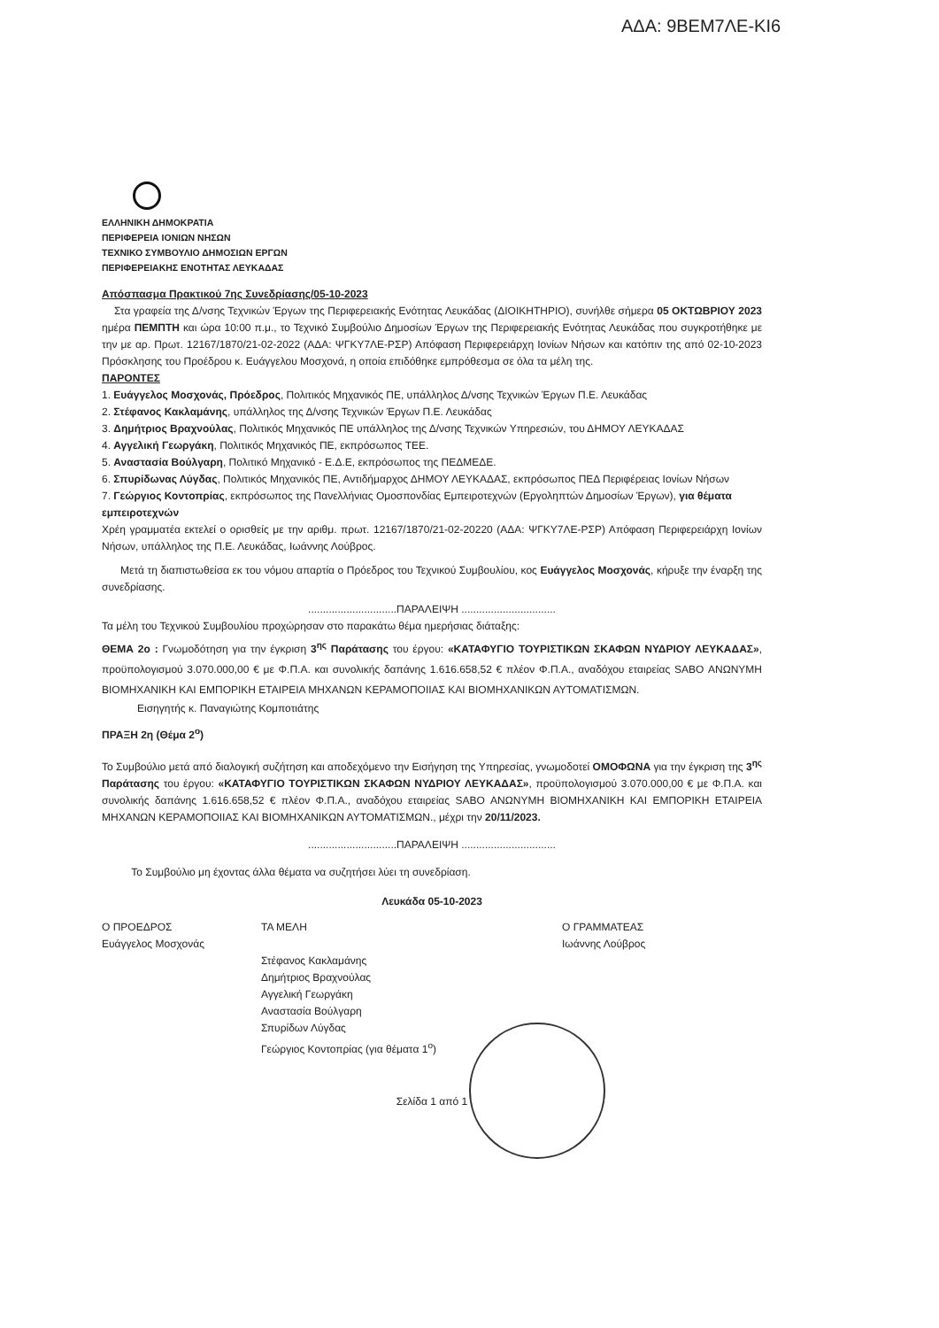ΑΔΑ: 9ΒΕΜ7ΛΕ-ΚΙ6
ΕΛΛΗΝΙΚΗ ΔΗΜΟΚΡΑΤΙΑ
ΠΕΡΙΦΕΡΕΙΑ ΙΟΝΙΩΝ ΝΗΣΩΝ
ΤΕΧΝΙΚΟ ΣΥΜΒΟΥΛΙΟ ΔΗΜΟΣΙΩΝ ΕΡΓΩΝ
ΠΕΡΙΦΕΡΕΙΑΚΗΣ ΕΝΟΤΗΤΑΣ ΛΕΥΚΑΔΑΣ
Απόσπασμα Πρακτικού 7ης Συνεδρίασης/05-10-2023
Στα γραφεία της Δ/νσης Τεχνικών Έργων της Περιφερειακής Ενότητας Λευκάδας (ΔΙΟΙΚΗΤΗΡΙΟ), συνήλθε σήμερα 05 ΟΚΤΩΒΡΙΟΥ 2023 ημέρα ΠΕΜΠΤΗ και ώρα 10:00 π.μ., το Τεχνικό Συμβούλιο Δημοσίων Έργων της Περιφερειακής Ενότητας Λευκάδας που συγκροτήθηκε με την με αρ. Πρωτ. 12167/1870/21-02-2022 (ΑΔΑ: ΨΓΚΥ7ΛΕ-ΡΣΡ) Απόφαση Περιφερειάρχη Ιονίων Νήσων και κατόπιν της από 02-10-2023 Πρόσκλησης του Προέδρου κ. Ευάγγελου Μοσχονά, η οποία επιδόθηκε εμπρόθεσμα σε όλα τα μέλη της.
ΠΑΡΟΝΤΕΣ
1. Ευάγγελος Μοσχονάς, Πρόεδρος, Πολιτικός Μηχανικός ΠΕ, υπάλληλος Δ/νσης Τεχνικών Έργων Π.Ε. Λευκάδας
2. Στέφανος Κακλαμάνης, υπάλληλος της Δ/νσης Τεχνικών Έργων Π.Ε. Λευκάδας
3. Δημήτριος Βραχνούλας, Πολιτικός Μηχανικός ΠΕ υπάλληλος της Δ/νσης Τεχνικών Υπηρεσιών, του ΔΗΜΟΥ ΛΕΥΚΑΔΑΣ
4. Αγγελική Γεωργάκη, Πολιτικός Μηχανικός ΠΕ, εκπρόσωπος ΤΕΕ.
5. Αναστασία Βούλγαρη, Πολιτικό Μηχανικό - Ε.Δ.Ε, εκπρόσωπος της ΠΕΔΜΕΔΕ.
6. Σπυρίδωνας Λύγδας, Πολιτικός Μηχανικός ΠΕ, Αντιδήμαρχος ΔΗΜΟΥ ΛΕΥΚΑΔΑΣ, εκπρόσωπος ΠΕΔ Περιφέρειας Ιονίων Νήσων
7. Γεώργιος Κοντοπρίας, εκπρόσωπος της Πανελλήνιας Ομοσπονδίας Εμπειροτεχνών (Εργοληπτών Δημοσίων Έργων), για θέματα εμπειροτεχνών
Χρέη γραμματέα εκτελεί ο ορισθείς με την αριθμ. πρωτ. 12167/1870/21-02-20220 (ΑΔΑ: ΨΓΚΥ7ΛΕ-ΡΣΡ) Απόφαση Περιφερειάρχη Ιονίων Νήσων, υπάλληλος της Π.Ε. Λευκάδας, Ιωάννης Λούβρος.
Μετά τη διαπιστωθείσα εκ του νόμου απαρτία ο Πρόεδρος του Τεχνικού Συμβουλίου, κος Ευάγγελος Μοσχονάς, κήρυξε την έναρξη της συνεδρίασης.
..............................ΠΑΡΑΛΕΙΨΗ ................................
Τα μέλη του Τεχνικού Συμβουλίου προχώρησαν στο παρακάτω θέμα ημερήσιας διάταξης:
ΘΕΜΑ 2ο : Γνωμοδότηση για την έγκριση 3<sup>ης</sup> Παράτασης του έργου: «ΚΑΤΑΦΥΓΙΟ ΤΟΥΡΙΣΤΙΚΩΝ ΣΚΑΦΩΝ ΝΥΔΡΙΟΥ ΛΕΥΚΑΔΑΣ», προϋπολογισμού 3.070.000,00 € με Φ.Π.Α. και συνολικής δαπάνης 1.616.658,52 € πλέον Φ.Π.Α., αναδόχου εταιρείας SABO ΑΝΩΝΥΜΗ ΒΙΟΜΗΧΑΝΙΚΗ ΚΑΙ ΕΜΠΟΡΙΚΗ ΕΤΑΙΡΕΙΑ ΜΗΧΑΝΩΝ ΚΕΡΑΜΟΠΟΙΙΑΣ ΚΑΙ ΒΙΟΜΗΧΑΝΙΚΩΝ ΑΥΤΟΜΑΤΙΣΜΩΝ.
Εισηγητής κ. Παναγιώτης Κομποτιάτης
ΠΡΑΞΗ 2η (Θέμα 2<sup>ο</sup>)
Το Συμβούλιο μετά από διαλογική συζήτηση και αποδεχόμενο την Εισήγηση της Υπηρεσίας, γνωμοδοτεί ΟΜΟΦΩΝΑ για την έγκριση της 3<sup>ης</sup> Παράτασης του έργου: «ΚΑΤΑΦΥΓΙΟ ΤΟΥΡΙΣΤΙΚΩΝ ΣΚΑΦΩΝ ΝΥΔΡΙΟΥ ΛΕΥΚΑΔΑΣ», προϋπολογισμού 3.070.000,00 € με Φ.Π.Α. και συνολικής δαπάνης 1.616.658,52 € πλέον Φ.Π.Α., αναδόχου εταιρείας SABO ΑΝΩΝΥΜΗ ΒΙΟΜΗΧΑΝΙΚΗ ΚΑΙ ΕΜΠΟΡΙΚΗ ΕΤΑΙΡΕΙΑ ΜΗΧΑΝΩΝ ΚΕΡΑΜΟΠΟΙΙΑΣ ΚΑΙ ΒΙΟΜΗΧΑΝΙΚΩΝ ΑΥΤΟΜΑΤΙΣΜΩΝ., μέχρι την 20/11/2023.
..............................ΠΑΡΑΛΕΙΨΗ ................................
Το Συμβούλιο μη έχοντας άλλα θέματα να συζητήσει λύει τη συνεδρίαση.
Λευκάδα 05-10-2023
Ο ΠΡΟΕΔΡΟΣ
Ευάγγελος Μοσχονάς
ΤΑ ΜΕΛΗ
Στέφανος Κακλαμάνης
Δημήτριος Βραχνούλας
Αγγελική Γεωργάκη
Αναστασία Βούλγαρη
Σπυρίδων Λύγδας
Γεώργιος Κοντοπρίας (για θέματα 1<sup>ο</sup>)
Ο ΓΡΑΜΜΑΤΕΑΣ
Ιωάννης Λούβρος
Σελίδα 1 από 1